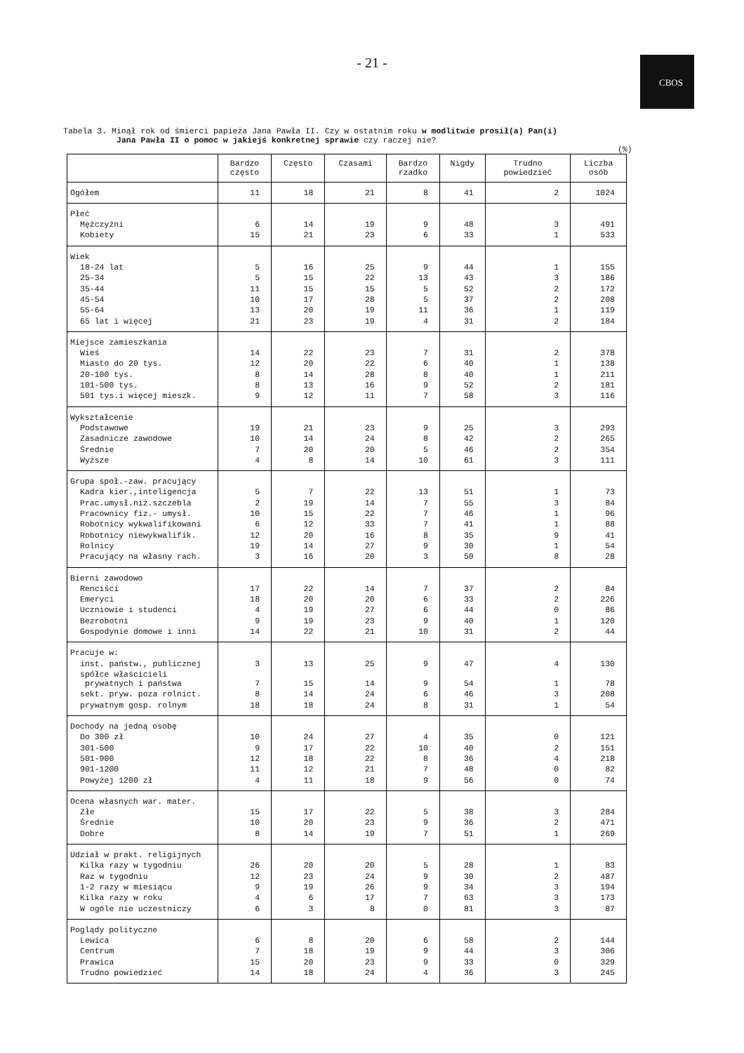- 21 -
CBOS
Tabela 3. Minął rok od śmierci papieża Jana Pawła II. Czy w ostatnim roku w modlitwie prosił(a) Pan(i)
Jana Pawła II o pomoc w jakiejś konkretnej sprawie czy raczej nie?
(%)
| | Bardzo często | Często | Czasami | Bardzo rzadko | Nigdy | Trudno powiedzieć | Liczba osób |
| --- | --- | --- | --- | --- | --- | --- | --- |
| Ogółem | 11 | 18 | 21 | 8 | 41 | 2 | 1024 |
| Płeć | | | | | | | |
| Mężczyźni | 6 | 14 | 19 | 9 | 48 | 3 | 491 |
| Kobiety | 15 | 21 | 23 | 6 | 33 | 1 | 533 |
| Wiek | | | | | | | |
| 18-24 lat | 5 | 16 | 25 | 9 | 44 | 1 | 155 |
| 25-34 | 5 | 15 | 22 | 13 | 43 | 3 | 186 |
| 35-44 | 11 | 15 | 15 | 5 | 52 | 2 | 172 |
| 45-54 | 10 | 17 | 28 | 5 | 37 | 2 | 208 |
| 55-64 | 13 | 20 | 19 | 11 | 36 | 1 | 119 |
| 65 lat i więcej | 21 | 23 | 19 | 4 | 31 | 2 | 184 |
| Miejsce zamieszkania | | | | | | | |
| Wieś | 14 | 22 | 23 | 7 | 31 | 2 | 378 |
| Miasto do 20 tys. | 12 | 20 | 22 | 6 | 40 | 1 | 138 |
| 20-100 tys. | 8 | 14 | 28 | 8 | 40 | 1 | 211 |
| 101-500 tys. | 8 | 13 | 16 | 9 | 52 | 2 | 181 |
| 501 tys.i więcej mieszk. | 9 | 12 | 11 | 7 | 58 | 3 | 116 |
| Wykształcenie | | | | | | | |
| Podstawowe | 19 | 21 | 23 | 9 | 25 | 3 | 293 |
| Zasadnicze zawodowe | 10 | 14 | 24 | 8 | 42 | 2 | 265 |
| Średnie | 7 | 20 | 20 | 5 | 46 | 2 | 354 |
| Wyższe | 4 | 8 | 14 | 10 | 61 | 3 | 111 |
| Grupa społ.-zaw. pracujący | | | | | | | |
| Kadra kier.,inteligencja | 5 | 7 | 22 | 13 | 51 | 1 | 73 |
| Prac.umysł.niż.szczebla | 2 | 19 | 14 | 7 | 55 | 3 | 84 |
| Pracownicy fiz.- umysł. | 10 | 15 | 22 | 7 | 46 | 1 | 96 |
| Robotnicy wykwalifikowani | 6 | 12 | 33 | 7 | 41 | 1 | 88 |
| Robotnicy niewykwalifik. | 12 | 20 | 16 | 8 | 35 | 9 | 41 |
| Rolnicy | 19 | 14 | 27 | 9 | 30 | 1 | 54 |
| Pracujący na własny rach. | 3 | 16 | 20 | 3 | 50 | 8 | 28 |
| Bierni zawodowo | | | | | | | |
| Renciści | 17 | 22 | 14 | 7 | 37 | 2 | 84 |
| Emeryci | 18 | 20 | 20 | 6 | 33 | 2 | 226 |
| Uczniowie i studenci | 4 | 19 | 27 | 6 | 44 | 0 | 86 |
| Bezrobotni | 9 | 19 | 23 | 9 | 40 | 1 | 120 |
| Gospodynie domowe i inni | 14 | 22 | 21 | 10 | 31 | 2 | 44 |
| Pracuje w: | | | | | | | |
| inst. państw., publicznej | 3 | 13 | 25 | 9 | 47 | 4 | 130 |
| spółce właścicieli prywatnych i państwa | 7 | 15 | 14 | 9 | 54 | 1 | 78 |
| sekt. pryw. poza rolnict. | 8 | 14 | 24 | 6 | 46 | 3 | 208 |
| prywatnym gosp. rolnym | 18 | 18 | 24 | 8 | 31 | 1 | 54 |
| Dochody na jedną osobę | | | | | | | |
| Do 300 zł | 10 | 24 | 27 | 4 | 35 | 0 | 121 |
| 301-500 | 9 | 17 | 22 | 10 | 40 | 2 | 151 |
| 501-900 | 12 | 18 | 22 | 8 | 36 | 4 | 218 |
| 901-1200 | 11 | 12 | 21 | 7 | 48 | 0 | 82 |
| Powyżej 1200 zł | 4 | 11 | 18 | 9 | 56 | 0 | 74 |
| Ocena własnych war. mater. | | | | | | | |
| Złe | 15 | 17 | 22 | 5 | 38 | 3 | 284 |
| Średnie | 10 | 20 | 23 | 9 | 36 | 2 | 471 |
| Dobre | 8 | 14 | 19 | 7 | 51 | 1 | 269 |
| Udział w prakt. religijnych | | | | | | | |
| Kilka razy w tygodniu | 26 | 20 | 20 | 5 | 28 | 1 | 83 |
| Raz w tygodniu | 12 | 23 | 24 | 9 | 30 | 2 | 487 |
| 1-2 razy w miesiącu | 9 | 19 | 26 | 9 | 34 | 3 | 194 |
| Kilka razy w roku | 4 | 6 | 17 | 7 | 63 | 3 | 173 |
| W ogóle nie uczestniczy | 6 | 3 | 8 | 0 | 81 | 3 | 87 |
| Poglądy polityczne | | | | | | | |
| Lewica | 6 | 8 | 20 | 6 | 58 | 2 | 144 |
| Centrum | 7 | 18 | 19 | 9 | 44 | 3 | 306 |
| Prawica | 15 | 20 | 23 | 9 | 33 | 0 | 329 |
| Trudno powiedzieć | 14 | 18 | 24 | 4 | 36 | 3 | 245 |